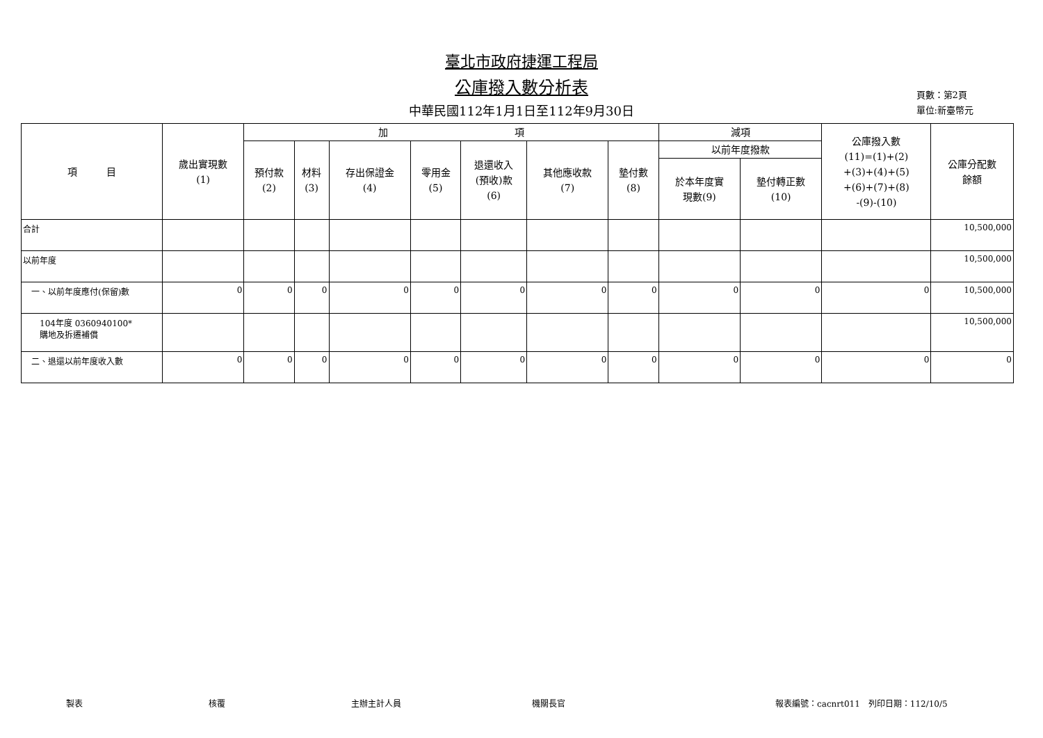臺北市政府捷運工程局
公庫撥入數分析表
中華民國112年1月1日至112年9月30日
頁數：第2頁
單位:新臺幣元
| 項 目 | 歲出實現數 (1) | 加 項 | | | | | | | 減項 | | 公庫撥入數 (11)=(1)+(2) +(3)+(4)+(5) +(6)+(7)+(8) -(9)-(10) | 公庫分配數 餘額 |
| --- | --- | --- | --- | --- | --- | --- | --- | --- | --- | --- | --- | --- |
| | | 預付款 (2) | 材料 (3) | 存出保證金 (4) | 零用金 (5) | 退還收入 (預收)款 (6) | 其他應收款 (7) | 墊付數 (8) | 以前年度撥款 | | | |
| | | | | | | | | | 於本年度實 現數(9) | 墊付轉正數 (10) | | |
| 合計 | | | | | | | | | | | | 10,500,000 |
| 以前年度 | | | | | | | | | | | | 10,500,000 |
| 一、以前年度應付(保留)數 | 0 | 0 | 0 | 0 | 0 | 0 | 0 | 0 | 0 | 0 | 0 | 10,500,000 |
| 104年度 0360940100* 購地及拆遷補償 | | | | | | | | | | | | 10,500,000 |
| 二、退還以前年度收入數 | 0 | 0 | 0 | 0 | 0 | 0 | 0 | 0 | 0 | 0 | 0 | 0 |
製表 核覆 主辦主計人員 機關長官 報表編號：cacnrt011　列印日期：112/10/5